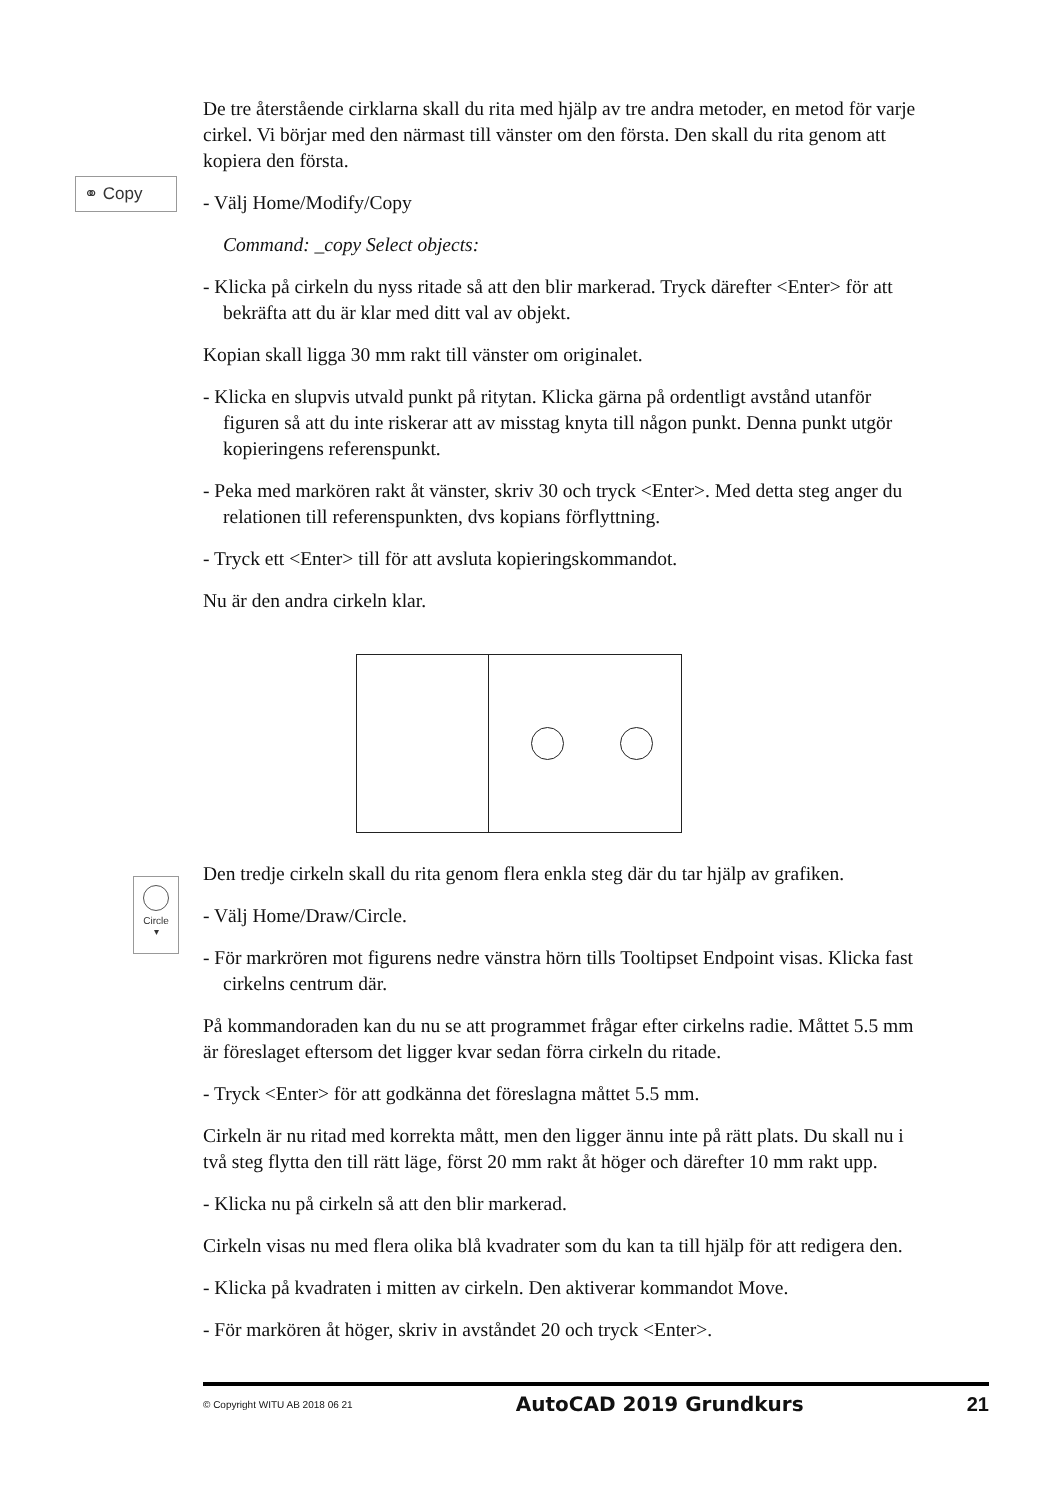⚭ Copy
Circle
▾
De tre återstående cirklarna skall du rita med hjälp av tre andra metoder, en metod för varje cirkel. Vi börjar med den närmast till vänster om den första. Den skall du rita genom att kopiera den första.
- Välj Home/Modify/Copy
Command: _copy Select objects:
- Klicka på cirkeln du nyss ritade så att den blir markerad. Tryck därefter <Enter> för att bekräfta att du är klar med ditt val av objekt.
Kopian skall ligga 30 mm rakt till vänster om originalet.
- Klicka en slupvis utvald punkt på ritytan. Klicka gärna på ordentligt avstånd utanför figuren så att du inte riskerar att av misstag knyta till någon punkt. Denna punkt utgör kopieringens referenspunkt.
- Peka med markören rakt åt vänster, skriv 30 och tryck <Enter>. Med detta steg anger du relationen till referenspunkten, dvs kopians förflyttning.
- Tryck ett <Enter> till för att avsluta kopieringskommandot.
Nu är den andra cirkeln klar.
Den tredje cirkeln skall du rita genom flera enkla steg där du tar hjälp av grafiken.
- Välj Home/Draw/Circle.
- För markrören mot figurens nedre vänstra hörn tills Tooltipset Endpoint visas. Klicka fast cirkelns centrum där.
På kommandoraden kan du nu se att programmet frågar efter cirkelns radie. Måttet 5.5 mm är föreslaget eftersom det ligger kvar sedan förra cirkeln du ritade.
- Tryck <Enter> för att godkänna det föreslagna måttet 5.5 mm.
Cirkeln är nu ritad med korrekta mått, men den ligger ännu inte på rätt plats. Du skall nu i två steg flytta den till rätt läge, först 20 mm rakt åt höger och därefter 10 mm rakt upp.
- Klicka nu på cirkeln så att den blir markerad.
Cirkeln visas nu med flera olika blå kvadrater som du kan ta till hjälp för att redigera den.
- Klicka på kvadraten i mitten av cirkeln. Den aktiverar kommandot Move.
- För markören åt höger, skriv in avståndet 20 och tryck <Enter>.
© Copyright WITU AB 2018 06 21 AutoCAD 2019 Grundkurs 21